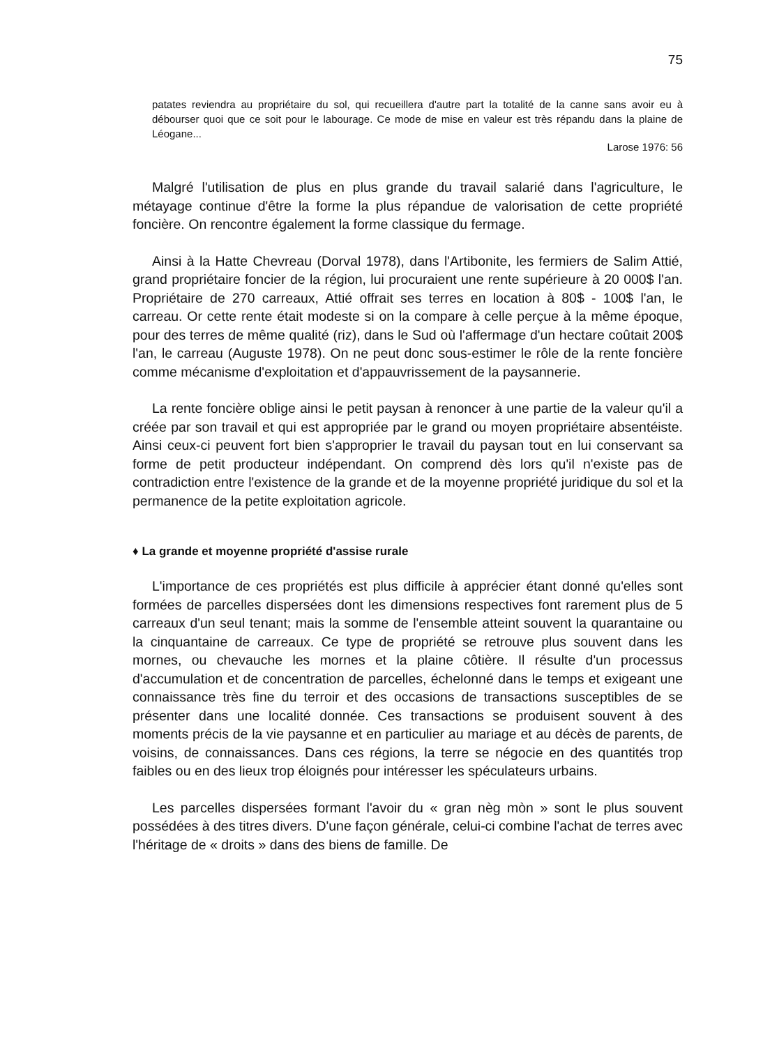75
patates reviendra au propriétaire du sol, qui recueillera d'autre part la totalité de la canne sans avoir eu à débourser quoi que ce soit pour le labourage. Ce mode de mise en valeur est très répandu dans la plaine de Léogane...
Larose 1976: 56
Malgré l'utilisation de plus en plus grande du travail salarié dans l'agriculture, le métayage continue d'être la forme la plus répandue de valorisation de cette propriété foncière. On rencontre également la forme classique du fermage.
Ainsi à la Hatte Chevreau (Dorval 1978), dans l'Artibonite, les fermiers de Salim Attié, grand propriétaire foncier de la région, lui procuraient une rente supérieure à 20 000$ l'an. Propriétaire de 270 carreaux, Attié offrait ses terres en location à 80$ - 100$ l'an, le carreau. Or cette rente était modeste si on la compare à celle perçue à la même époque, pour des terres de même qualité (riz), dans le Sud où l'affermage d'un hectare coûtait 200$ l'an, le carreau (Auguste 1978). On ne peut donc sous-estimer le rôle de la rente foncière comme mécanisme d'exploitation et d'appauvrissement de la paysannerie.
La rente foncière oblige ainsi le petit paysan à renoncer à une partie de la valeur qu'il a créée par son travail et qui est appropriée par le grand ou moyen propriétaire absentéiste. Ainsi ceux-ci peuvent fort bien s'approprier le travail du paysan tout en lui conservant sa forme de petit producteur indépendant. On comprend dès lors qu'il n'existe pas de contradiction entre l'existence de la grande et de la moyenne propriété juridique du sol et la permanence de la petite exploitation agricole.
♦ La grande et moyenne propriété d'assise rurale
L'importance de ces propriétés est plus difficile à apprécier étant donné qu'elles sont formées de parcelles dispersées dont les dimensions respectives font rarement plus de 5 carreaux d'un seul tenant; mais la somme de l'ensemble atteint souvent la quarantaine ou la cinquantaine de carreaux. Ce type de propriété se retrouve plus souvent dans les mornes, ou chevauche les mornes et la plaine côtière. Il résulte d'un processus d'accumulation et de concentration de parcelles, échelonné dans le temps et exigeant une connaissance très fine du terroir et des occasions de transactions susceptibles de se présenter dans une localité donnée. Ces transactions se produisent souvent à des moments précis de la vie paysanne et en particulier au mariage et au décès de parents, de voisins, de connaissances. Dans ces régions, la terre se négocie en des quantités trop faibles ou en des lieux trop éloignés pour intéresser les spéculateurs urbains.
Les parcelles dispersées formant l'avoir du « gran nèg mòn » sont le plus souvent possédées à des titres divers. D'une façon générale, celui-ci combine l'achat de terres avec l'héritage de « droits » dans des biens de famille. De